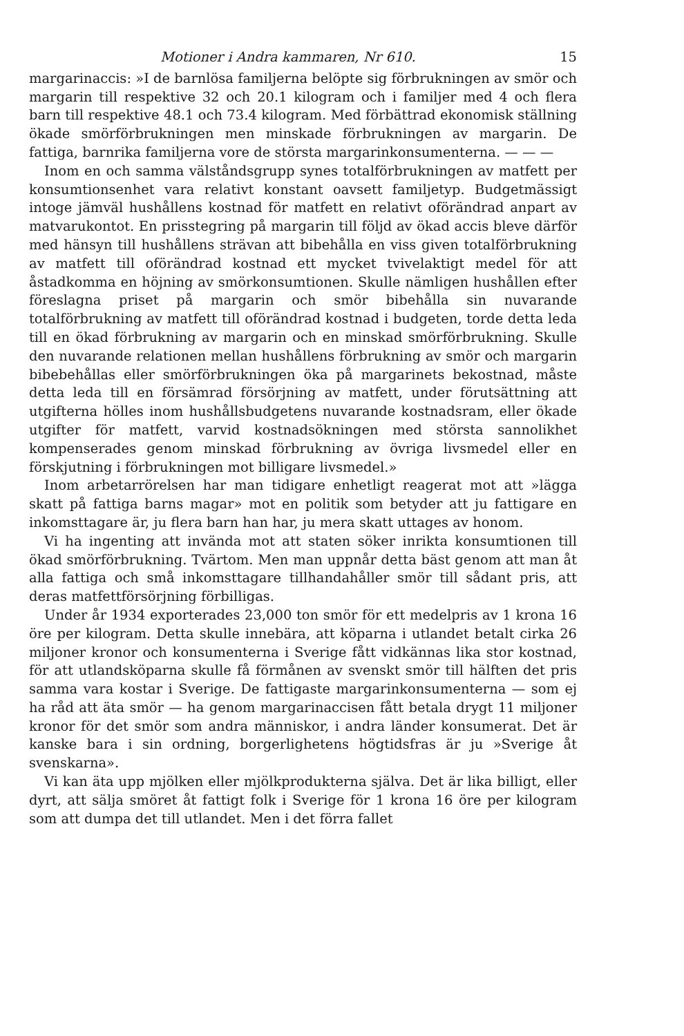Motioner i Andra kammaren, Nr 610. 15
margarinaccis: »I de barnlösa familjerna belöpte sig förbrukningen av smör och margarin till respektive 32 och 20.1 kilogram och i familjer med 4 och flera barn till respektive 48.1 och 73.4 kilogram. Med förbättrad ekonomisk ställning ökade smörförbrukningen men minskade förbrukningen av margarin. De fattiga, barnrika familjerna vore de största margarinkonsumenterna. — — —
Inom en och samma välståndsgrupp synes totalförbrukningen av matfett per konsumtionsenhet vara relativt konstant oavsett familjetyp. Budgetmässigt intoge jämväl hushållens kostnad för matfett en relativt oförändrad anpart av matvarukontot. En prisstegring på margarin till följd av ökad accis bleve därför med hänsyn till hushållens strävan att bibehålla en viss given totalförbrukning av matfett till oförändrad kostnad ett mycket tvivelaktigt medel för att åstadkomma en höjning av smörkonsumtionen. Skulle nämligen hushållen efter föreslagna priset på margarin och smör bibehålla sin nuvarande totalförbrukning av matfett till oförändrad kostnad i budgeten, torde detta leda till en ökad förbrukning av margarin och en minskad smörförbrukning. Skulle den nuvarande relationen mellan hushållens förbrukning av smör och margarin bibebehållas eller smörförbrukningen öka på margarinets bekostnad, måste detta leda till en försämrad försörjning av matfett, under förutsättning att utgifterna hölles inom hushållsbudgetens nuvarande kostnadsram, eller ökade utgifter för matfett, varvid kostnadsökningen med största sannolikhet kompenserades genom minskad förbrukning av övriga livsmedel eller en förskjutning i förbrukningen mot billigare livsmedel.»
Inom arbetarrörelsen har man tidigare enhetligt reagerat mot att »lägga skatt på fattiga barns magar» mot en politik som betyder att ju fattigare en inkomsttagare är, ju flera barn han har, ju mera skatt uttages av honom.
Vi ha ingenting att invända mot att staten söker inrikta konsumtionen till ökad smörförbrukning. Tvärtom. Men man uppnår detta bäst genom att man åt alla fattiga och små inkomsttagare tillhandahåller smör till sådant pris, att deras matfettförsörjning förbilligas.
Under år 1934 exporterades 23,000 ton smör för ett medelpris av 1 krona 16 öre per kilogram. Detta skulle innebära, att köparna i utlandet betalt cirka 26 miljoner kronor och konsumenterna i Sverige fått vidkännas lika stor kostnad, för att utlandsköparna skulle få förmånen av svenskt smör till hälften det pris samma vara kostar i Sverige. De fattigaste margarinkonsumenterna — som ej ha råd att äta smör — ha genom margarinaccisen fått betala drygt 11 miljoner kronor för det smör som andra människor, i andra länder konsumerat. Det är kanske bara i sin ordning, borgerlighetens högtidsfras är ju »Sverige åt svenskarna».
Vi kan äta upp mjölken eller mjölkprodukterna själva. Det är lika billigt, eller dyrt, att sälja smöret åt fattigt folk i Sverige för 1 krona 16 öre per kilogram som att dumpa det till utlandet. Men i det förra fallet